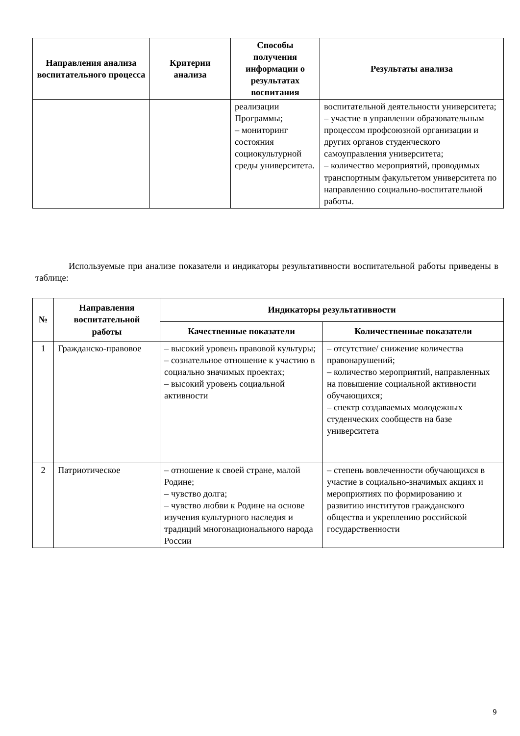| Направления анализа воспитательного процесса | Критерии анализа | Способы получения информации о результатах воспитания | Результаты анализа |
| --- | --- | --- | --- |
| | | реализации Программы; – мониторинг состояния социокультурной среды университета. | воспитательной деятельности университета; – участие в управлении образовательным процессом профсоюзной организации и других органов студенческого самоуправления университета; – количество мероприятий, проводимых транспортным факультетом университета по направлению социально-воспитательной работы. |
Используемые при анализе показатели и индикаторы результативности воспитательной работы приведены в таблице:
| № | Направления воспитательной работы | Индикаторы результативности | |
| --- | --- | --- | --- |
| | | Качественные показатели | Количественные показатели |
| 1 | Гражданско-правовое | – высокий уровень правовой культуры; – сознательное отношение к участию в социально значимых проектах; – высокий уровень социальной активности | – отсутствие/ снижение количества правонарушений; – количество мероприятий, направленных на повышение социальной активности обучающихся; – спектр создаваемых молодежных студенческих сообществ на базе университета |
| 2 | Патриотическое | – отношение к своей стране, малой Родине; – чувство долга; – чувство любви к Родине на основе изучения культурного наследия и традиций многонационального народа России | – степень вовлеченности обучающихся в участие в социально-значимых акциях и мероприятиях по формированию и развитию институтов гражданского общества и укреплению российской государственности |
9